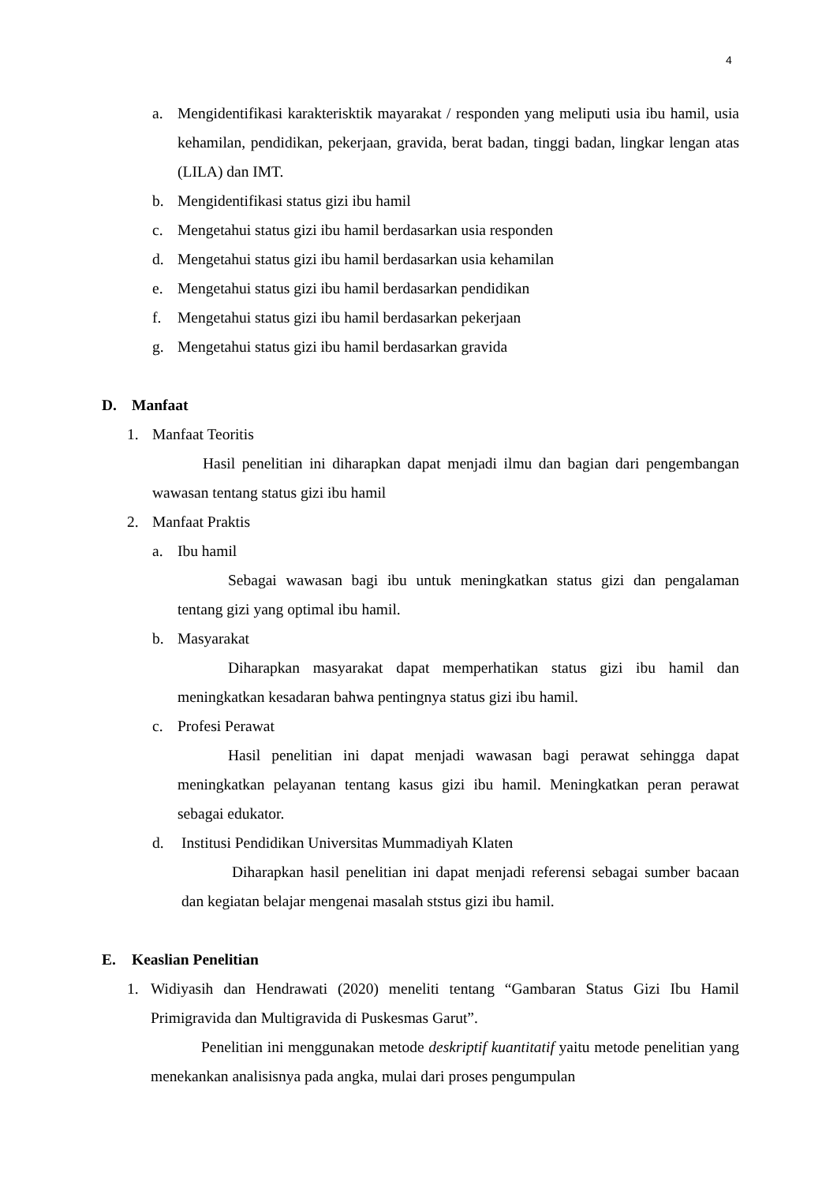4
a. Mengidentifikasi karakterisktik mayarakat / responden yang meliputi usia ibu hamil, usia kehamilan, pendidikan, pekerjaan, gravida, berat badan, tinggi badan, lingkar lengan atas (LILA) dan IMT.
b. Mengidentifikasi status gizi ibu hamil
c. Mengetahui status gizi ibu hamil berdasarkan usia responden
d. Mengetahui status gizi ibu hamil berdasarkan usia kehamilan
e. Mengetahui status gizi ibu hamil berdasarkan pendidikan
f. Mengetahui status gizi ibu hamil berdasarkan pekerjaan
g. Mengetahui status gizi ibu hamil berdasarkan gravida
D. Manfaat
1. Manfaat Teoritis
Hasil penelitian ini diharapkan dapat menjadi ilmu dan bagian dari pengembangan wawasan tentang status gizi ibu hamil
2. Manfaat Praktis
a. Ibu hamil
Sebagai wawasan bagi ibu untuk meningkatkan status gizi dan pengalaman tentang gizi yang optimal ibu hamil.
b. Masyarakat
Diharapkan masyarakat dapat memperhatikan status gizi ibu hamil dan meningkatkan kesadaran bahwa pentingnya status gizi ibu hamil.
c. Profesi Perawat
Hasil penelitian ini dapat menjadi wawasan bagi perawat sehingga dapat meningkatkan pelayanan tentang kasus gizi ibu hamil. Meningkatkan peran perawat sebagai edukator.
d. Institusi Pendidikan Universitas Mummadiyah Klaten
Diharapkan hasil penelitian ini dapat menjadi referensi sebagai sumber bacaan dan kegiatan belajar mengenai masalah ststus gizi ibu hamil.
E. Keaslian Penelitian
1. Widiyasih dan Hendrawati (2020) meneliti tentang “Gambaran Status Gizi Ibu Hamil Primigravida dan Multigravida di Puskesmas Garut”.
Penelitian ini menggunakan metode deskriptif kuantitatif yaitu metode penelitian yang menekankan analisisnya pada angka, mulai dari proses pengumpulan